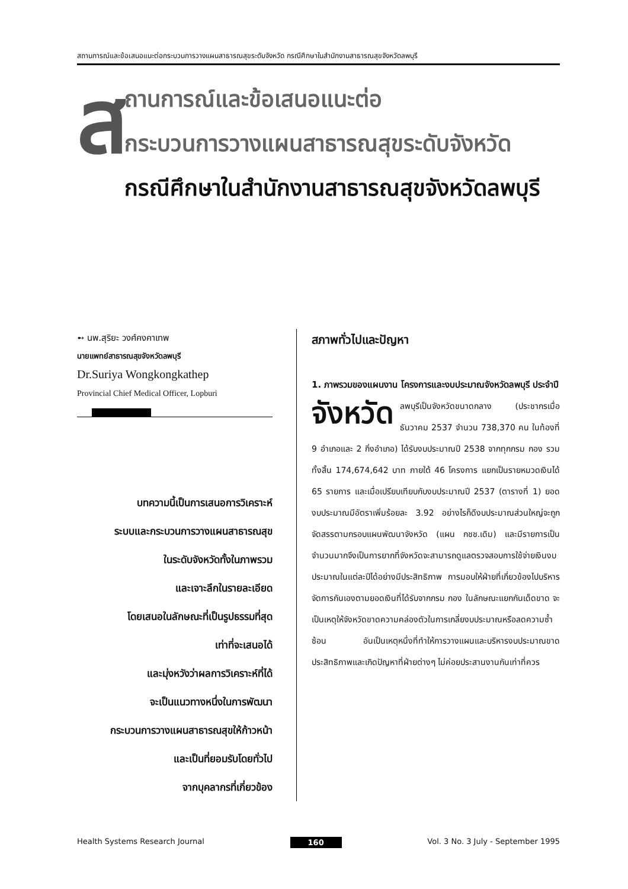สถานการณ์และข้อเสนอแนะต่อกระบวนการวางแผนสาธารณสุขระดับจังหวัด กรณีศึกษาในสำนักงานสาธารณสุขจังหวัดลพบุรี
ส
ถานการณ์และข้อเสนอแนะต่อ
กระบวนการวางแผนสาธารณสุขระดับจังหวัด
กรณีศึกษาในสำนักงานสาธารณสุขจังหวัดลพบุรี
➻ นพ.สุริยะ วงศ์คงคาเทพ
นายแพทย์สาธารณสุขจังหวัดลพบุรี
Dr.Suriya Wongkongkathep
Provincial Chief Medical Officer, Lopburi
บทความนี้เป็นการเสนอการวิเคราะห์
ระบบและกระบวนการวางแผนสาธารณสุข
ในระดับจังหวัดทั้งในภาพรวม
และเจาะลึกในรายละเอียด
โดยเสนอในลักษณะที่เป็นรูปธรรมที่สุด
เท่าที่จะเสนอได้
และมุ่งหวังว่าผลการวิเคราะห์ที่ได้
จะเป็นแนวทางหนึ่งในการพัฒนา
กระบวนการวางแผนสาธารณสุขให้ก้าวหน้า
และเป็นที่ยอมรับโดยทั่วไป
จากบุคลากรที่เกี่ยวข้อง
สภาพทั่วไปและปัญหา
1. ภาพรวมของแผนงาน โครงการและงบประมาณจังหวัดลพบุรี ประจำปี
จังหวัด ลพบุรีเป็นจังหวัดขนาดกลาง (ประชากรเมื่อธันวาคม 2537 จำนวน 738,370 คน ในท้องที่ 9 อำเภอและ 2 กิ่งอำเภอ) ได้รับงบประมาณปี 2538 จากทุกกรม กอง รวมทั้งสิ้น 174,674,642 บาท ภายใต้ 46 โครงการ แยกเป็นรายหมวดเงินได้ 65 รายการ และเมื่อเปรียบเทียบกับงบประมาณปี 2537 (ตารางที่ 1) ยอดงบประมาณมีอัตราเพิ่มร้อยละ 3.92 อย่างไรก็ดีงบประมาณส่วนใหญ่จะถูกจัดสรรตามกรอบแผนพัฒนาจังหวัด (แผน กชช.เดิม) และมีรายการเป็นจำนวนมากจึงเป็นการยากที่จังหวัดจะสามารถดูแลตรวจสอบการใช้จ่ายเงินงบประมาณในแต่ละปีได้อย่างมีประสิทธิภาพ การมอบให้ฝ่ายที่เกี่ยวข้องไปบริหารจัดการกันเองตามยอดเงินที่ได้รับจากกรม กอง ในลักษณะแยกกันเด็ดขาด จะเป็นเหตุให้จังหวัดขาดความคล่องตัวในการเกลี่ยงบประมาณหรือลดความซ้ำซ้อน อันเป็นเหตุหนึ่งที่ทำให้การวางแผนและบริหารงบประมาณขาดประสิทธิภาพและเกิดปัญหาที่ฝ่ายต่างๆ ไม่ค่อยประสานงานกันเท่าที่ควร
Health Systems Research Journal 160 Vol. 3 No. 3 July - September 1995